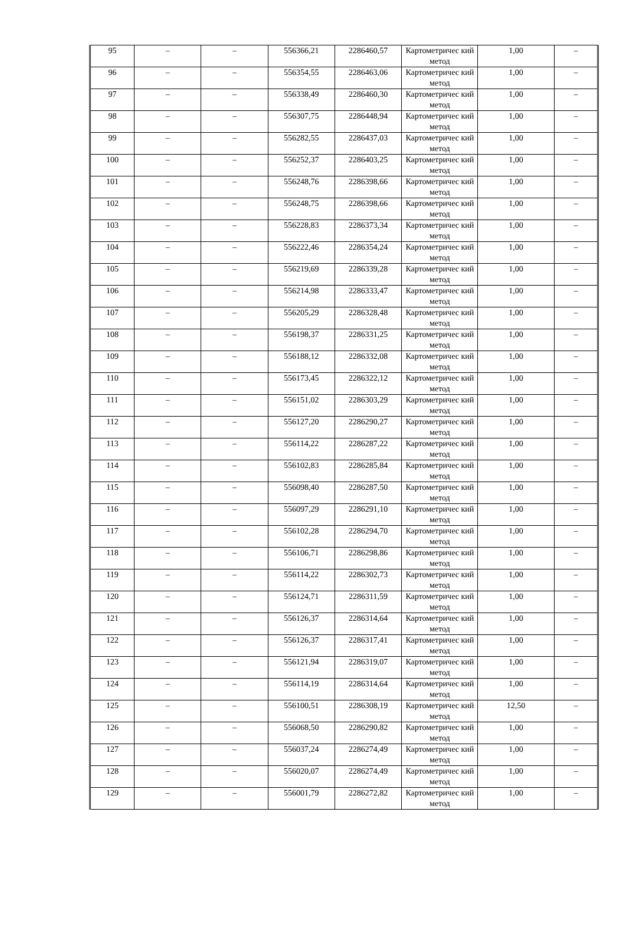| 95 | – | – | 556366,21 | 2286460,57 | Картометричес кий метод | 1,00 | – |
| 96 | – | – | 556354,55 | 2286463,06 | Картометричес кий метод | 1,00 | – |
| 97 | – | – | 556338,49 | 2286460,30 | Картометричес кий метод | 1,00 | – |
| 98 | – | – | 556307,75 | 2286448,94 | Картометричес кий метод | 1,00 | – |
| 99 | – | – | 556282,55 | 2286437,03 | Картометричес кий метод | 1,00 | – |
| 100 | – | – | 556252,37 | 2286403,25 | Картометричес кий метод | 1,00 | – |
| 101 | – | – | 556248,76 | 2286398,66 | Картометричес кий метод | 1,00 | – |
| 102 | – | – | 556248,75 | 2286398,66 | Картометричес кий метод | 1,00 | – |
| 103 | – | – | 556228,83 | 2286373,34 | Картометричес кий метод | 1,00 | – |
| 104 | – | – | 556222,46 | 2286354,24 | Картометричес кий метод | 1,00 | – |
| 105 | – | – | 556219,69 | 2286339,28 | Картометричес кий метод | 1,00 | – |
| 106 | – | – | 556214,98 | 2286333,47 | Картометричес кий метод | 1,00 | – |
| 107 | – | – | 556205,29 | 2286328,48 | Картометричес кий метод | 1,00 | – |
| 108 | – | – | 556198,37 | 2286331,25 | Картометричес кий метод | 1,00 | – |
| 109 | – | – | 556188,12 | 2286332,08 | Картометричес кий метод | 1,00 | – |
| 110 | – | – | 556173,45 | 2286322,12 | Картометричес кий метод | 1,00 | – |
| 111 | – | – | 556151,02 | 2286303,29 | Картометричес кий метод | 1,00 | – |
| 112 | – | – | 556127,20 | 2286290,27 | Картометричес кий метод | 1,00 | – |
| 113 | – | – | 556114,22 | 2286287,22 | Картометричес кий метод | 1,00 | – |
| 114 | – | – | 556102,83 | 2286285,84 | Картометричес кий метод | 1,00 | – |
| 115 | – | – | 556098,40 | 2286287,50 | Картометричес кий метод | 1,00 | – |
| 116 | – | – | 556097,29 | 2286291,10 | Картометричес кий метод | 1,00 | – |
| 117 | – | – | 556102,28 | 2286294,70 | Картометричес кий метод | 1,00 | – |
| 118 | – | – | 556106,71 | 2286298,86 | Картометричес кий метод | 1,00 | – |
| 119 | – | – | 556114,22 | 2286302,73 | Картометричес кий метод | 1,00 | – |
| 120 | – | – | 556124,71 | 2286311,59 | Картометричес кий метод | 1,00 | – |
| 121 | – | – | 556126,37 | 2286314,64 | Картометричес кий метод | 1,00 | – |
| 122 | – | – | 556126,37 | 2286317,41 | Картометричес кий метод | 1,00 | – |
| 123 | – | – | 556121,94 | 2286319,07 | Картометричес кий метод | 1,00 | – |
| 124 | – | – | 556114,19 | 2286314,64 | Картометричес кий метод | 1,00 | – |
| 125 | – | – | 556100,51 | 2286308,19 | Картометричес кий метод | 12,50 | – |
| 126 | – | – | 556068,50 | 2286290,82 | Картометричес кий метод | 1,00 | – |
| 127 | – | – | 556037,24 | 2286274,49 | Картометричес кий метод | 1,00 | – |
| 128 | – | – | 556020,07 | 2286274,49 | Картометричес кий метод | 1,00 | – |
| 129 | – | – | 556001,79 | 2286272,82 | Картометричес кий метод | 1,00 | – |